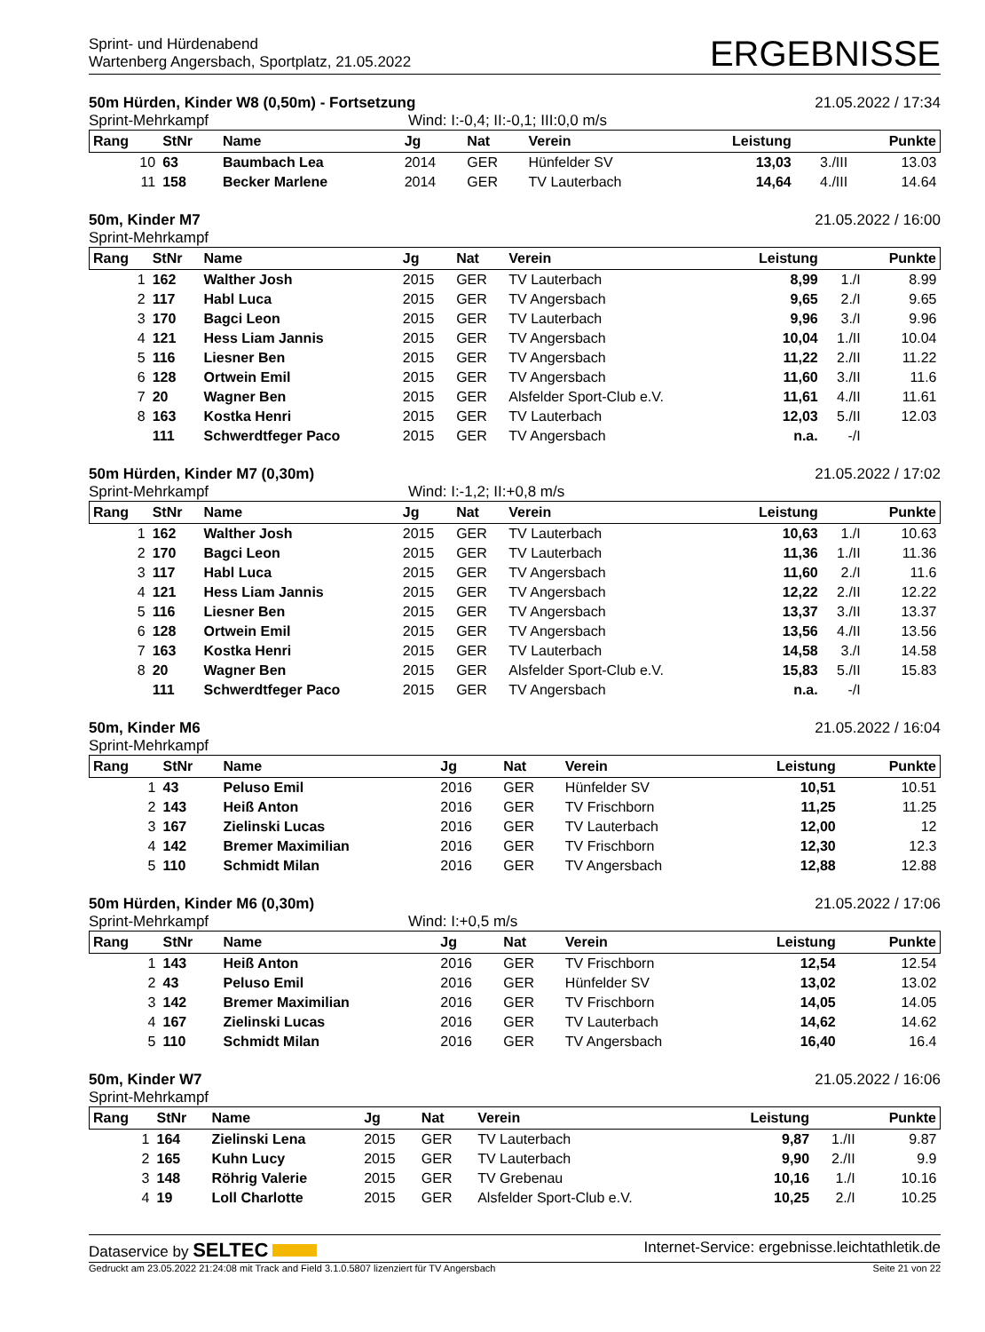Sprint- und Hürdenabend
Wartenberg Angersbach, Sportplatz, 21.05.2022
ERGEBNISSE
50m Hürden, Kinder W8 (0,50m) - Fortsetzung 21.05.2022 / 17:34
Sprint-Mehrkampf Wind: I:-0,4; II:-0,1; III:0,0 m/s
| Rang | StNr | Name | Jg | Nat | Verein | Leistung | | Punkte |
| --- | --- | --- | --- | --- | --- | --- | --- | --- |
| 10 | 63 | Baumbach Lea | 2014 | GER | Hünfelder SV | 13,03 | 3./III | 13.03 |
| 11 | 158 | Becker Marlene | 2014 | GER | TV Lauterbach | 14,64 | 4./III | 14.64 |
50m, Kinder M7 21.05.2022 / 16:00
Sprint-Mehrkampf
| Rang | StNr | Name | Jg | Nat | Verein | Leistung | | Punkte |
| --- | --- | --- | --- | --- | --- | --- | --- | --- |
| 1 | 162 | Walther Josh | 2015 | GER | TV Lauterbach | 8,99 | 1./I | 8.99 |
| 2 | 117 | Habl Luca | 2015 | GER | TV Angersbach | 9,65 | 2./I | 9.65 |
| 3 | 170 | Bagci Leon | 2015 | GER | TV Lauterbach | 9,96 | 3./I | 9.96 |
| 4 | 121 | Hess Liam Jannis | 2015 | GER | TV Angersbach | 10,04 | 1./II | 10.04 |
| 5 | 116 | Liesner Ben | 2015 | GER | TV Angersbach | 11,22 | 2./II | 11.22 |
| 6 | 128 | Ortwein Emil | 2015 | GER | TV Angersbach | 11,60 | 3./II | 11.6 |
| 7 | 20 | Wagner Ben | 2015 | GER | Alsfelder Sport-Club e.V. | 11,61 | 4./II | 11.61 |
| 8 | 163 | Kostka Henri | 2015 | GER | TV Lauterbach | 12,03 | 5./II | 12.03 |
| | 111 | Schwerdtfeger Paco | 2015 | GER | TV Angersbach | n.a. | -/I | |
50m Hürden, Kinder M7 (0,30m) 21.05.2022 / 17:02
Sprint-Mehrkampf Wind: I:-1,2; II:+0,8 m/s
| Rang | StNr | Name | Jg | Nat | Verein | Leistung | | Punkte |
| --- | --- | --- | --- | --- | --- | --- | --- | --- |
| 1 | 162 | Walther Josh | 2015 | GER | TV Lauterbach | 10,63 | 1./I | 10.63 |
| 2 | 170 | Bagci Leon | 2015 | GER | TV Lauterbach | 11,36 | 1./II | 11.36 |
| 3 | 117 | Habl Luca | 2015 | GER | TV Angersbach | 11,60 | 2./I | 11.6 |
| 4 | 121 | Hess Liam Jannis | 2015 | GER | TV Angersbach | 12,22 | 2./II | 12.22 |
| 5 | 116 | Liesner Ben | 2015 | GER | TV Angersbach | 13,37 | 3./II | 13.37 |
| 6 | 128 | Ortwein Emil | 2015 | GER | TV Angersbach | 13,56 | 4./II | 13.56 |
| 7 | 163 | Kostka Henri | 2015 | GER | TV Lauterbach | 14,58 | 3./I | 14.58 |
| 8 | 20 | Wagner Ben | 2015 | GER | Alsfelder Sport-Club e.V. | 15,83 | 5./II | 15.83 |
| | 111 | Schwerdtfeger Paco | 2015 | GER | TV Angersbach | n.a. | -/I | |
50m, Kinder M6 21.05.2022 / 16:04
Sprint-Mehrkampf
| Rang | StNr | Name | Jg | Nat | Verein | Leistung | | Punkte |
| --- | --- | --- | --- | --- | --- | --- | --- | --- |
| 1 | 43 | Peluso Emil | 2016 | GER | Hünfelder SV | 10,51 | | 10.51 |
| 2 | 143 | Heiß Anton | 2016 | GER | TV Frischborn | 11,25 | | 11.25 |
| 3 | 167 | Zielinski Lucas | 2016 | GER | TV Lauterbach | 12,00 | | 12 |
| 4 | 142 | Bremer Maximilian | 2016 | GER | TV Frischborn | 12,30 | | 12.3 |
| 5 | 110 | Schmidt Milan | 2016 | GER | TV Angersbach | 12,88 | | 12.88 |
50m Hürden, Kinder M6 (0,30m) 21.05.2022 / 17:06
Sprint-Mehrkampf Wind: I:+0,5 m/s
| Rang | StNr | Name | Jg | Nat | Verein | Leistung | | Punkte |
| --- | --- | --- | --- | --- | --- | --- | --- | --- |
| 1 | 143 | Heiß Anton | 2016 | GER | TV Frischborn | 12,54 | | 12.54 |
| 2 | 43 | Peluso Emil | 2016 | GER | Hünfelder SV | 13,02 | | 13.02 |
| 3 | 142 | Bremer Maximilian | 2016 | GER | TV Frischborn | 14,05 | | 14.05 |
| 4 | 167 | Zielinski Lucas | 2016 | GER | TV Lauterbach | 14,62 | | 14.62 |
| 5 | 110 | Schmidt Milan | 2016 | GER | TV Angersbach | 16,40 | | 16.4 |
50m, Kinder W7 21.05.2022 / 16:06
Sprint-Mehrkampf
| Rang | StNr | Name | Jg | Nat | Verein | Leistung | | Punkte |
| --- | --- | --- | --- | --- | --- | --- | --- | --- |
| 1 | 164 | Zielinski Lena | 2015 | GER | TV Lauterbach | 9,87 | 1./II | 9.87 |
| 2 | 165 | Kuhn Lucy | 2015 | GER | TV Lauterbach | 9,90 | 2./II | 9.9 |
| 3 | 148 | Röhrig Valerie | 2015 | GER | TV Grebenau | 10,16 | 1./I | 10.16 |
| 4 | 19 | Loll Charlotte | 2015 | GER | Alsfelder Sport-Club e.V. | 10,25 | 2./I | 10.25 |
Dataservice by SELTEC Internet-Service: ergebnisse.leichtathletik.de
Gedruckt am 23.05.2022 21:24:08 mit Track and Field 3.1.0.5807 lizenziert für TV Angersbach Seite 21 von 22